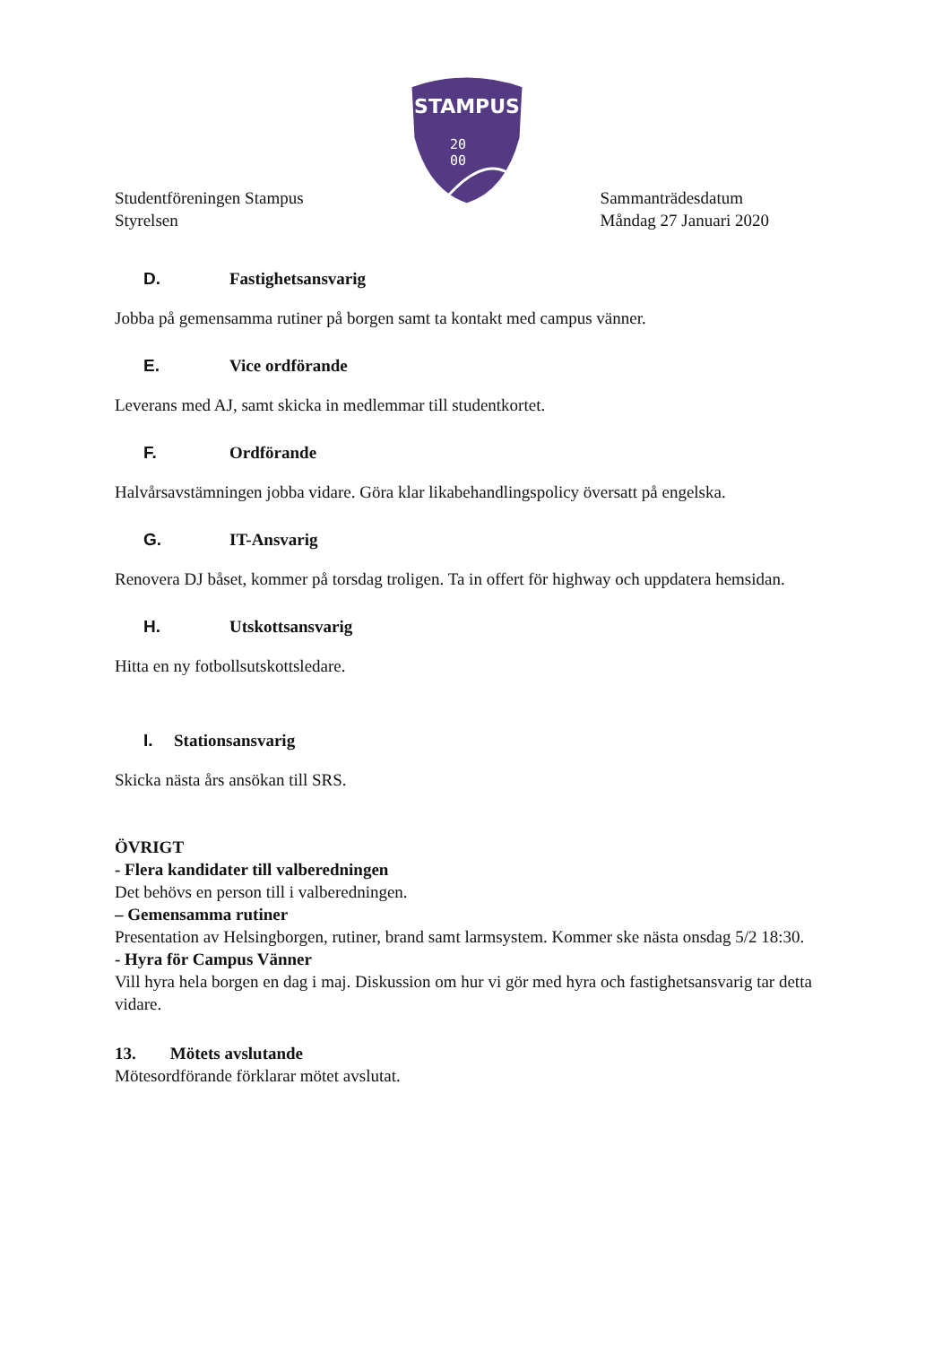STAMPUS
20
00
Studentföreningen Stampus
Styrelsen
Sammanträdesdatum
Måndag 27 Januari 2020
D. Fastighetsansvarig
Jobba på gemensamma rutiner på borgen samt ta kontakt med campus vänner.
E. Vice ordförande
Leverans med AJ, samt skicka in medlemmar till studentkortet.
F. Ordförande
Halvårsavstämningen jobba vidare. Göra klar likabehandlingspolicy översatt på engelska.
G. IT-Ansvarig
Renovera DJ båset, kommer på torsdag troligen. Ta in offert för highway och uppdatera hemsidan.
H. Utskottsansvarig
Hitta en ny fotbollsutskottsledare.
I. Stationsansvarig
Skicka nästa års ansökan till SRS.
ÖVRIGT
- Flera kandidater till valberedningen
Det behövs en person till i valberedningen.
– Gemensamma rutiner
Presentation av Helsingborgen, rutiner, brand samt larmsystem. Kommer ske nästa onsdag 5/2 18:30.
- Hyra för Campus Vänner
Vill hyra hela borgen en dag i maj. Diskussion om hur vi gör med hyra och fastighetsansvarig tar detta vidare.
13. Mötets avslutande
Mötesordförande förklarar mötet avslutat.